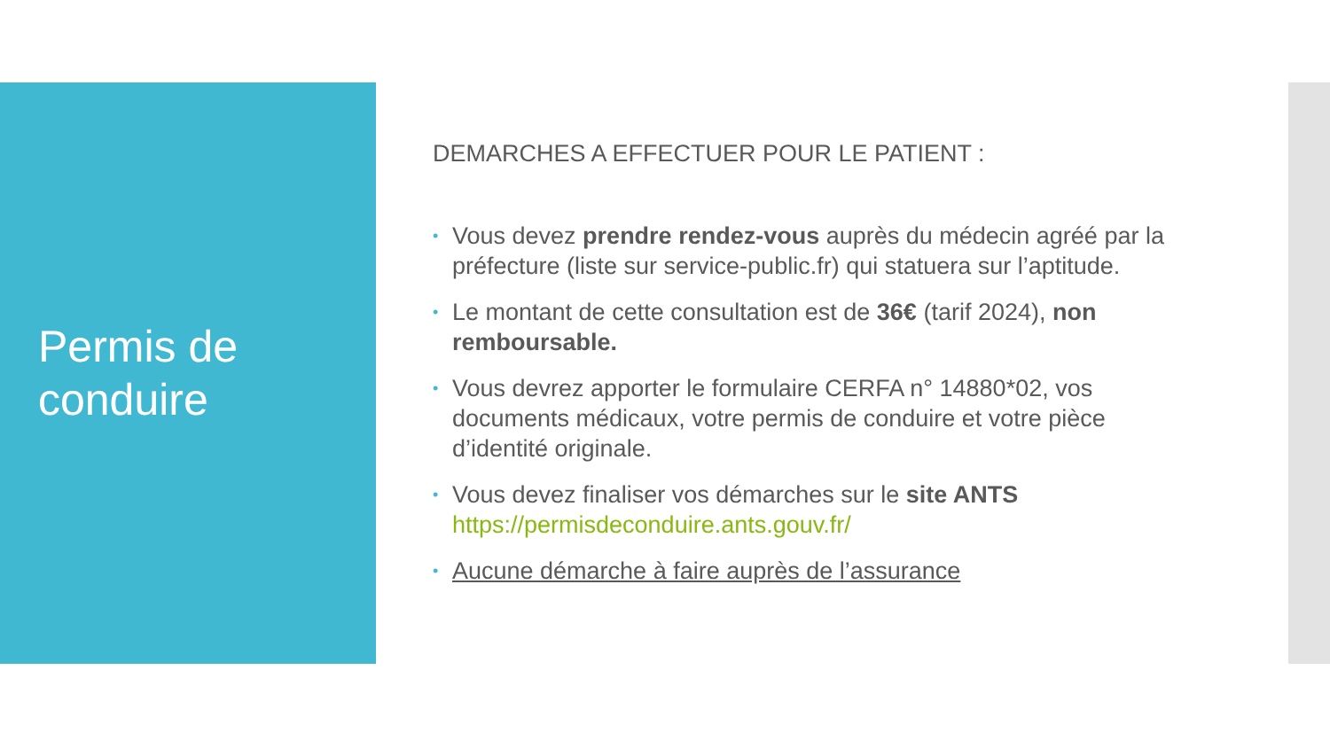Permis de conduire
DEMARCHES A EFFECTUER POUR LE PATIENT :
• Vous devez prendre rendez-vous auprès du médecin agréé par la préfecture (liste sur service-public.fr) qui statuera sur l’aptitude.
• Le montant de cette consultation est de 36€ (tarif 2024), non remboursable.
• Vous devrez apporter le formulaire CERFA n° 14880*02, vos documents médicaux, votre permis de conduire et votre pièce d’identité originale.
• Vous devez finaliser vos démarches sur le site ANTS https://permisdeconduire.ants.gouv.fr/
• Aucune démarche à faire auprès de l’assurance